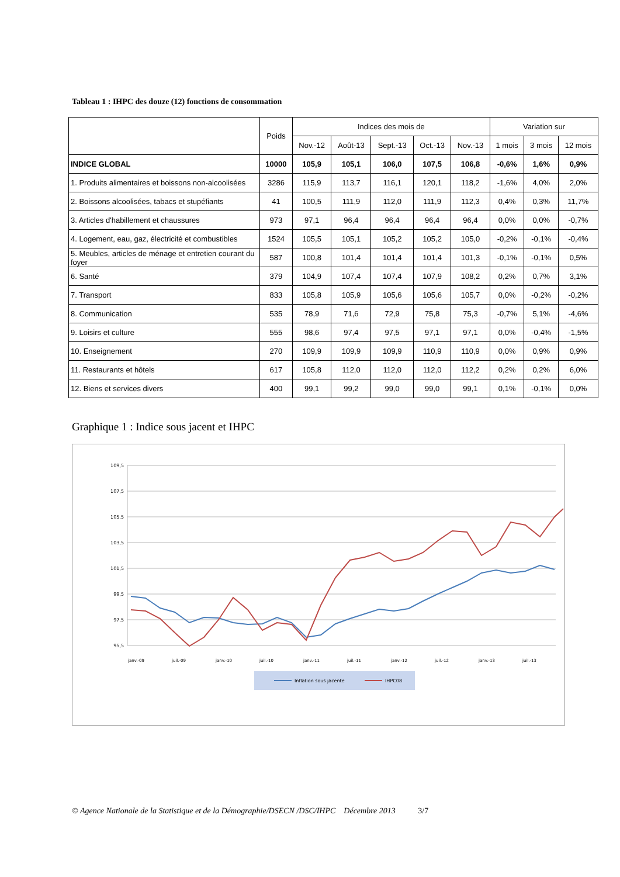Tableau 1 : IHPC des douze (12) fonctions de consommation
| | Poids | Indices des mois de | | | | | Variation sur | | |
| --- | --- | --- | --- | --- | --- | --- | --- | --- | --- |
| | | Nov.-12 | Août-13 | Sept.-13 | Oct.-13 | Nov.-13 | 1 mois | 3 mois | 12 mois |
| INDICE GLOBAL | 10000 | 105,9 | 105,1 | 106,0 | 107,5 | 106,8 | -0,6% | 1,6% | 0,9% |
| 1. Produits alimentaires et boissons non-alcoolisées | 3286 | 115,9 | 113,7 | 116,1 | 120,1 | 118,2 | -1,6% | 4,0% | 2,0% |
| 2. Boissons alcoolisées, tabacs et stupéfiants | 41 | 100,5 | 111,9 | 112,0 | 111,9 | 112,3 | 0,4% | 0,3% | 11,7% |
| 3. Articles d'habillement et chaussures | 973 | 97,1 | 96,4 | 96,4 | 96,4 | 96,4 | 0,0% | 0,0% | -0,7% |
| 4. Logement, eau, gaz, électricité et combustibles | 1524 | 105,5 | 105,1 | 105,2 | 105,2 | 105,0 | -0,2% | -0,1% | -0,4% |
| 5. Meubles, articles de ménage et entretien courant du foyer | 587 | 100,8 | 101,4 | 101,4 | 101,4 | 101,3 | -0,1% | -0,1% | 0,5% |
| 6. Santé | 379 | 104,9 | 107,4 | 107,4 | 107,9 | 108,2 | 0,2% | 0,7% | 3,1% |
| 7. Transport | 833 | 105,8 | 105,9 | 105,6 | 105,6 | 105,7 | 0,0% | -0,2% | -0,2% |
| 8. Communication | 535 | 78,9 | 71,6 | 72,9 | 75,8 | 75,3 | -0,7% | 5,1% | -4,6% |
| 9. Loisirs et culture | 555 | 98,6 | 97,4 | 97,5 | 97,1 | 97,1 | 0,0% | -0,4% | -1,5% |
| 10. Enseignement | 270 | 109,9 | 109,9 | 109,9 | 110,9 | 110,9 | 0,0% | 0,9% | 0,9% |
| 11. Restaurants et hôtels | 617 | 105,8 | 112,0 | 112,0 | 112,0 | 112,2 | 0,2% | 0,2% | 6,0% |
| 12. Biens et services divers | 400 | 99,1 | 99,2 | 99,0 | 99,0 | 99,1 | 0,1% | -0,1% | 0,0% |
Graphique 1 : Indice sous jacent et IHPC
109,5
107,5
105,5
103,5
101,5
99,5
97,5
95,5
janv.-09
juil.-09
janv.-10
juil.-10
janv.-11
juil.-11
janv.-12
juil.-12
janv.-13
juil.-13
Inflation sous jacente
IHPC08
© Agence Nationale de la Statistique et de la Démographie/DSECN /DSC/IHPC Décembre 2013 3/7